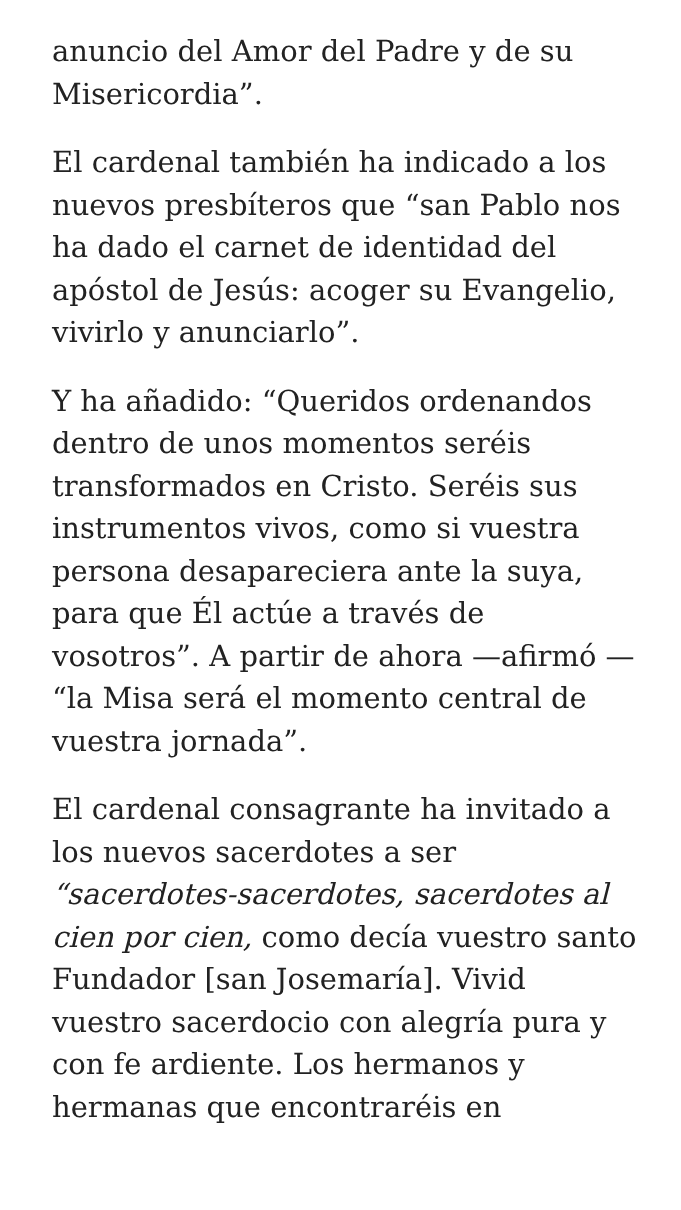anuncio del Amor del Padre y de su Misericordia”.
El cardenal también ha indicado a los nuevos presbíteros que “san Pablo nos ha dado el carnet de identidad del apóstol de Jesús: acoger su Evangelio, vivirlo y anunciarlo”.
Y ha añadido: “Queridos ordenandos dentro de unos momentos seréis transformados en Cristo. Seréis sus instrumentos vivos, como si vuestra persona desapareciera ante la suya, para que Él actúe a través de vosotros”. A partir de ahora —afirmó — “la Misa será el momento central de vuestra jornada”.
El cardenal consagrante ha invitado a los nuevos sacerdotes a ser “sacerdotes-sacerdotes, sacerdotes al cien por cien, como decía vuestro santo Fundador [san Josemaría]. Vivid vuestro sacerdocio con alegría pura y con fe ardiente. Los hermanos y hermanas que encontraréis en